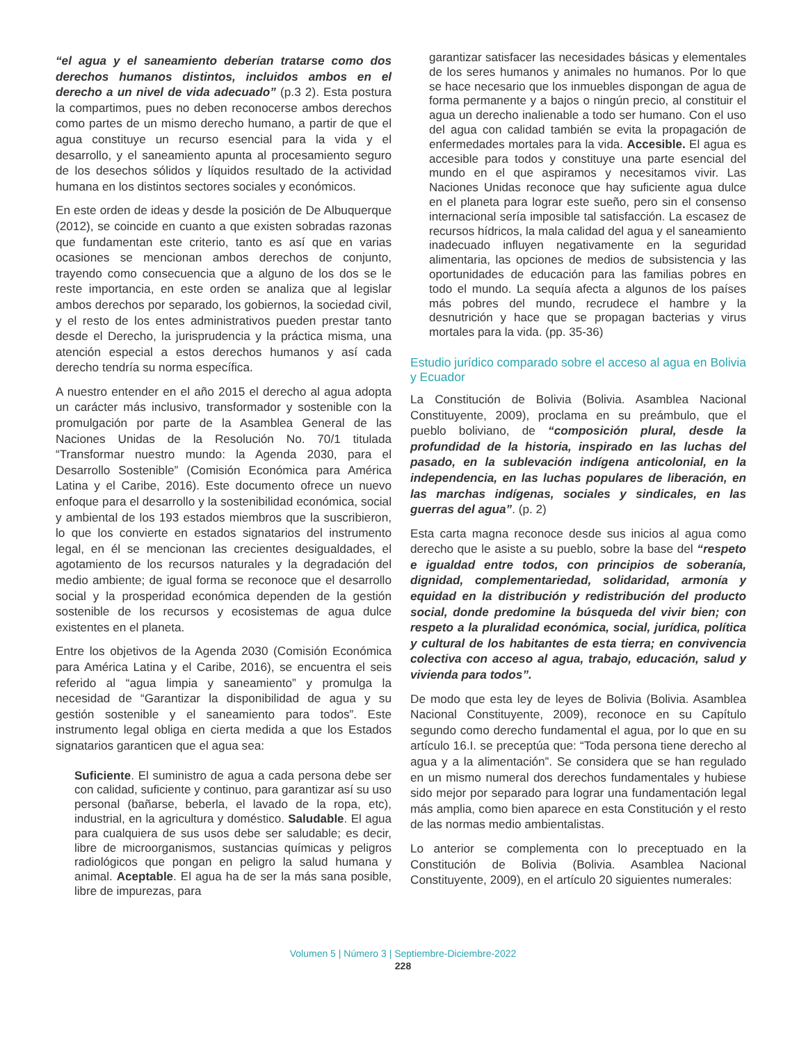“el agua y el saneamiento deberían tratarse como dos derechos humanos distintos, incluidos ambos en el derecho a un nivel de vida adecuado” (p.3 2). Esta postura la compartimos, pues no deben reconocerse ambos derechos como partes de un mismo derecho humano, a partir de que el agua constituye un recurso esencial para la vida y el desarrollo, y el saneamiento apunta al procesamiento seguro de los desechos sólidos y líquidos resultado de la actividad humana en los distintos sectores sociales y económicos.
En este orden de ideas y desde la posición de De Albuquerque (2012), se coincide en cuanto a que existen sobradas razonas que fundamentan este criterio, tanto es así que en varias ocasiones se mencionan ambos derechos de conjunto, trayendo como consecuencia que a alguno de los dos se le reste importancia, en este orden se analiza que al legislar ambos derechos por separado, los gobiernos, la sociedad civil, y el resto de los entes administrativos pueden prestar tanto desde el Derecho, la jurisprudencia y la práctica misma, una atención especial a estos derechos humanos y así cada derecho tendría su norma específica.
A nuestro entender en el año 2015 el derecho al agua adopta un carácter más inclusivo, transformador y sostenible con la promulgación por parte de la Asamblea General de las Naciones Unidas de la Resolución No. 70/1 titulada “Transformar nuestro mundo: la Agenda 2030, para el Desarrollo Sostenible” (Comisión Económica para América Latina y el Caribe, 2016). Este documento ofrece un nuevo enfoque para el desarrollo y la sostenibilidad económica, social y ambiental de los 193 estados miembros que la suscribieron, lo que los convierte en estados signatarios del instrumento legal, en él se mencionan las crecientes desigualdades, el agotamiento de los recursos naturales y la degradación del medio ambiente; de igual forma se reconoce que el desarrollo social y la prosperidad económica dependen de la gestión sostenible de los recursos y ecosistemas de agua dulce existentes en el planeta.
Entre los objetivos de la Agenda 2030 (Comisión Económica para América Latina y el Caribe, 2016), se encuentra el seis referido al “agua limpia y saneamiento” y promulga la necesidad de “Garantizar la disponibilidad de agua y su gestión sostenible y el saneamiento para todos”. Este instrumento legal obliga en cierta medida a que los Estados signatarios garanticen que el agua sea:
Suficiente. El suministro de agua a cada persona debe ser con calidad, suficiente y continuo, para garantizar así su uso personal (bañarse, beberla, el lavado de la ropa, etc), industrial, en la agricultura y doméstico. Saludable. El agua para cualquiera de sus usos debe ser saludable; es decir, libre de microorganismos, sustancias químicas y peligros radiológicos que pongan en peligro la salud humana y animal. Aceptable. El agua ha de ser la más sana posible, libre de impurezas, para
garantizar satisfacer las necesidades básicas y elementales de los seres humanos y animales no humanos. Por lo que se hace necesario que los inmuebles dispongan de agua de forma permanente y a bajos o ningún precio, al constituir el agua un derecho inalienable a todo ser humano. Con el uso del agua con calidad también se evita la propagación de enfermedades mortales para la vida. Accesible. El agua es accesible para todos y constituye una parte esencial del mundo en el que aspiramos y necesitamos vivir. Las Naciones Unidas reconoce que hay suficiente agua dulce en el planeta para lograr este sueño, pero sin el consenso internacional sería imposible tal satisfacción. La escasez de recursos hídricos, la mala calidad del agua y el saneamiento inadecuado influyen negativamente en la seguridad alimentaria, las opciones de medios de subsistencia y las oportunidades de educación para las familias pobres en todo el mundo. La sequía afecta a algunos de los países más pobres del mundo, recrudece el hambre y la desnutrición y hace que se propagan bacterias y virus mortales para la vida. (pp. 35-36)
Estudio jurídico comparado sobre el acceso al agua en Bolivia y Ecuador
La Constitución de Bolivia (Bolivia. Asamblea Nacional Constituyente, 2009), proclama en su preámbulo, que el pueblo boliviano, de “composición plural, desde la profundidad de la historia, inspirado en las luchas del pasado, en la sublevación indígena anticolonial, en la independencia, en las luchas populares de liberación, en las marchas indígenas, sociales y sindicales, en las guerras del agua”. (p. 2)
Esta carta magna reconoce desde sus inicios al agua como derecho que le asiste a su pueblo, sobre la base del “respeto e igualdad entre todos, con principios de soberanía, dignidad, complementariedad, solidaridad, armonía y equidad en la distribución y redistribución del producto social, donde predomine la búsqueda del vivir bien; con respeto a la pluralidad económica, social, jurídica, política y cultural de los habitantes de esta tierra; en convivencia colectiva con acceso al agua, trabajo, educación, salud y vivienda para todos”.
De modo que esta ley de leyes de Bolivia (Bolivia. Asamblea Nacional Constituyente, 2009), reconoce en su Capítulo segundo como derecho fundamental el agua, por lo que en su artículo 16.I. se preceptúa que: “Toda persona tiene derecho al agua y a la alimentación”. Se considera que se han regulado en un mismo numeral dos derechos fundamentales y hubiese sido mejor por separado para lograr una fundamentación legal más amplia, como bien aparece en esta Constitución y el resto de las normas medio ambientalistas.
Lo anterior se complementa con lo preceptuado en la Constitución de Bolivia (Bolivia. Asamblea Nacional Constituyente, 2009), en el artículo 20 siguientes numerales:
Volumen 5 | Número 3 | Septiembre-Diciembre-2022
228